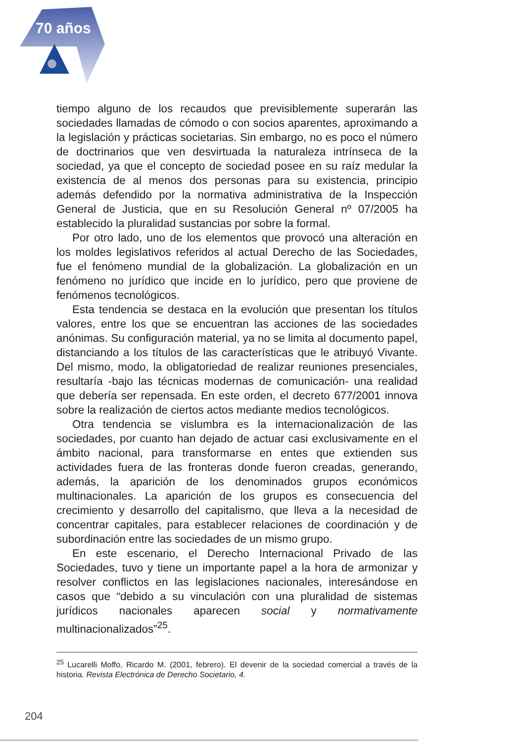70 años
tiempo alguno de los recaudos que previsiblemente superarán las sociedades llamadas de cómodo o con socios aparentes, aproximando a la legislación y prácticas societarias. Sin embargo, no es poco el número de doctrinarios que ven desvirtuada la naturaleza intrínseca de la sociedad, ya que el concepto de sociedad posee en su raíz medular la existencia de al menos dos personas para su existencia, principio además defendido por la normativa administrativa de la Inspección General de Justicia, que en su Resolución General nº 07/2005 ha establecido la pluralidad sustancias por sobre la formal.
Por otro lado, uno de los elementos que provocó una alteración en los moldes legislativos referidos al actual Derecho de las Sociedades, fue el fenómeno mundial de la globalización. La globalización en un fenómeno no jurídico que incide en lo jurídico, pero que proviene de fenómenos tecnológicos.
Esta tendencia se destaca en la evolución que presentan los títulos valores, entre los que se encuentran las acciones de las sociedades anónimas. Su configuración material, ya no se limita al documento papel, distanciando a los títulos de las características que le atribuyó Vivante. Del mismo, modo, la obligatoriedad de realizar reuniones presenciales, resultaría -bajo las técnicas modernas de comunicación- una realidad que debería ser repensada. En este orden, el decreto 677/2001 innova sobre la realización de ciertos actos mediante medios tecnológicos.
Otra tendencia se vislumbra es la internacionalización de las sociedades, por cuanto han dejado de actuar casi exclusivamente en el ámbito nacional, para transformarse en entes que extienden sus actividades fuera de las fronteras donde fueron creadas, generando, además, la aparición de los denominados grupos económicos multinacionales. La aparición de los grupos es consecuencia del crecimiento y desarrollo del capitalismo, que lleva a la necesidad de concentrar capitales, para establecer relaciones de coordinación y de subordinación entre las sociedades de un mismo grupo.
En este escenario, el Derecho Internacional Privado de las Sociedades, tuvo y tiene un importante papel a la hora de armonizar y resolver conflictos en las legislaciones nacionales, interesándose en casos que “debido a su vinculación con una pluralidad de sistemas jurídicos nacionales aparecen social y normativamente multinacionalizados”<sup>25</sup>.
<sup>25</sup> Lucarelli Moffo, Ricardo M. (2001, febrero). El devenir de la sociedad comercial a través de la historia. Revista Electrónica de Derecho Societario, 4.
204